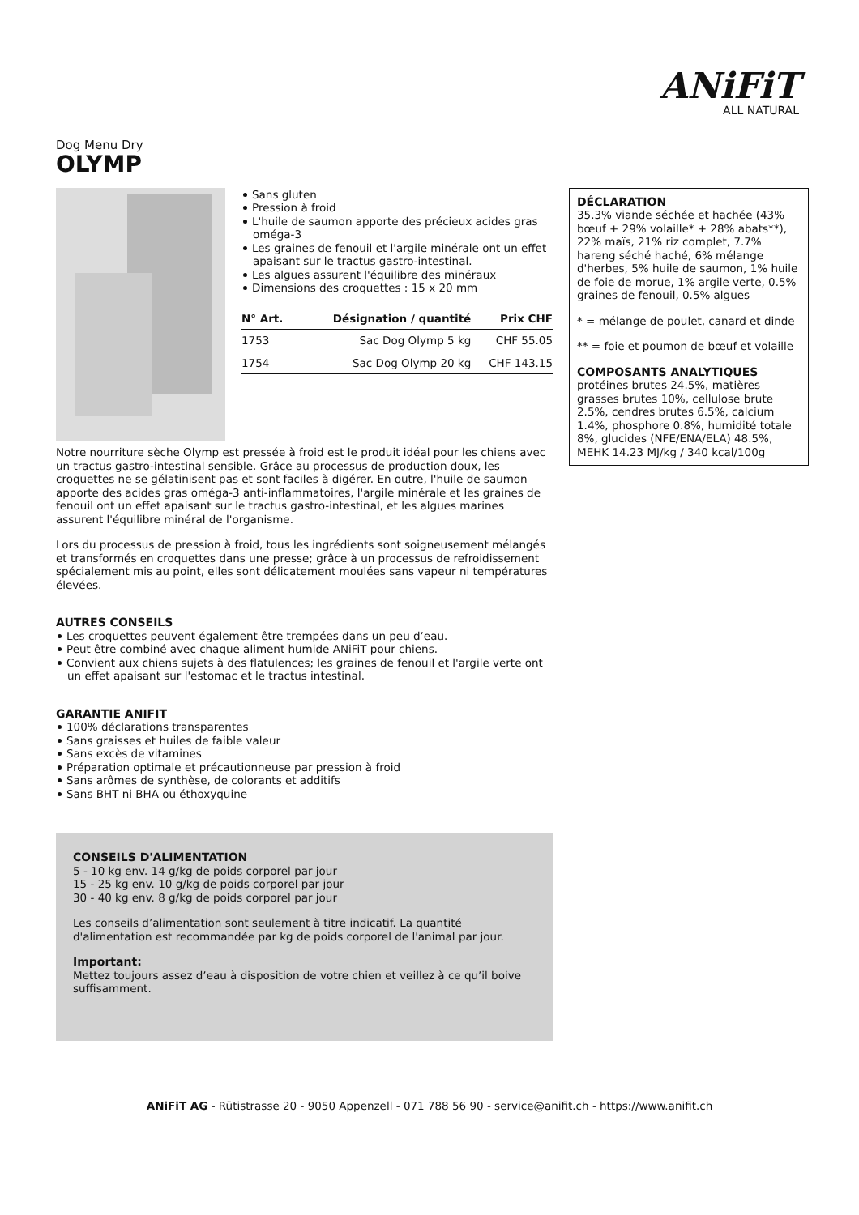ANiFiT
ALL NATURAL
Dog Menu Dry
OLYMP
Sans gluten
Pression à froid
L'huile de saumon apporte des précieux acides gras oméga-3
Les graines de fenouil et l'argile minérale ont un effet apaisant sur le tractus gastro-intestinal.
Les algues assurent l'équilibre des minéraux
Dimensions des croquettes : 15 x 20 mm
| N° Art. | Désignation / quantité | Prix CHF |
| --- | --- | --- |
| 1753 | Sac Dog Olymp 5 kg | CHF 55.05 |
| 1754 | Sac Dog Olymp 20 kg | CHF 143.15 |
DÉCLARATION
35.3% viande séchée et hachée (43% bœuf + 29% volaille* + 28% abats**), 22% maïs, 21% riz complet, 7.7% hareng séché haché, 6% mélange d'herbes, 5% huile de saumon, 1% huile de foie de morue, 1% argile verte, 0.5% graines de fenouil, 0.5% algues
* = mélange de poulet, canard et dinde
** = foie et poumon de bœuf et volaille
COMPOSANTS ANALYTIQUES
protéines brutes 24.5%, matières grasses brutes 10%, cellulose brute 2.5%, cendres brutes 6.5%, calcium 1.4%, phosphore 0.8%, humidité totale 8%, glucides (NFE/ENA/ELA) 48.5%, MEHK 14.23 MJ/kg / 340 kcal/100g
Notre nourriture sèche Olymp est pressée à froid est le produit idéal pour les chiens avec un tractus gastro-intestinal sensible. Grâce au processus de production doux, les croquettes ne se gélatinisent pas et sont faciles à digérer. En outre, l'huile de saumon apporte des acides gras oméga-3 anti-inflammatoires, l'argile minérale et les graines de fenouil ont un effet apaisant sur le tractus gastro-intestinal, et les algues marines assurent l'équilibre minéral de l'organisme.
Lors du processus de pression à froid, tous les ingrédients sont soigneusement mélangés et transformés en croquettes dans une presse; grâce à un processus de refroidissement spécialement mis au point, elles sont délicatement moulées sans vapeur ni températures élevées.
AUTRES CONSEILS
Les croquettes peuvent également être trempées dans un peu d’eau.
Peut être combiné avec chaque aliment humide ANiFiT pour chiens.
Convient aux chiens sujets à des flatulences; les graines de fenouil et l'argile verte ont un effet apaisant sur l'estomac et le tractus intestinal.
GARANTIE ANIFIT
100% déclarations transparentes
Sans graisses et huiles de faible valeur
Sans excès de vitamines
Préparation optimale et précautionneuse par pression à froid
Sans arômes de synthèse, de colorants et additifs
Sans BHT ni BHA ou éthoxyquine
CONSEILS D'ALIMENTATION
5 - 10 kg env. 14 g/kg de poids corporel par jour
15 - 25 kg env. 10 g/kg de poids corporel par jour
30 - 40 kg env. 8 g/kg de poids corporel par jour
Les conseils d’alimentation sont seulement à titre indicatif. La quantité d'alimentation est recommandée par kg de poids corporel de l'animal par jour.
Important:
Mettez toujours assez d’eau à disposition de votre chien et veillez à ce qu’il boive suffisamment.
ANiFiT AG - Rütistrasse 20 - 9050 Appenzell - 071 788 56 90 - service@anifit.ch - https://www.anifit.ch